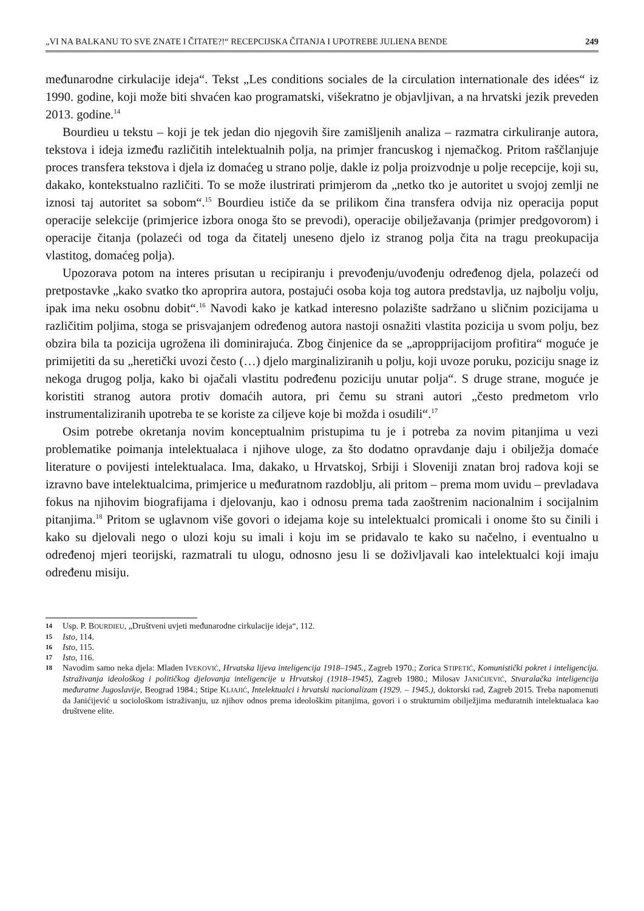„VI NA BALKANU TO SVE ZNATE I ČITATE?!“ RECEPCIJSKA ČITANJA I UPOTREBE JULIENA BENDE 249
međunarodne cirkulacije ideja“. Tekst „Les conditions sociales de la circulation internationale des idées“ iz 1990. godine, koji može biti shvaćen kao programatski, višekratno je objavljivan, a na hrvatski jezik preveden 2013. godine.<sup>14</sup>
Bourdieu u tekstu – koji je tek jedan dio njegovih šire zamišljenih analiza – razmatra cirkuliranje autora, tekstova i ideja između različitih intelektualnih polja, na primjer francuskog i njemačkog. Pritom raščlanjuje proces transfera tekstova i djela iz domaćeg u strano polje, dakle iz polja proizvodnje u polje recepcije, koji su, dakako, kontekstualno različiti. To se može ilustrirati primjerom da „netko tko je autoritet u svojoj zemlji ne iznosi taj autoritet sa sobom“.<sup>15</sup> Bourdieu ističe da se prilikom čina transfera odvija niz operacija poput operacije selekcije (primjerice izbora onoga što se prevodi), operacije obilježavanja (primjer predgovorom) i operacije čitanja (polazeći od toga da čitatelj uneseno djelo iz stranog polja čita na tragu preokupacija vlastitog, domaćeg polja).
Upozorava potom na interes prisutan u recipiranju i prevođenju/uvođenju određenog djela, polazeći od pretpostavke „kako svatko tko aproprira autora, postajući osoba koja tog autora predstavlja, uz najbolju volju, ipak ima neku osobnu dobit“.<sup>16</sup> Navodi kako je katkad interesno polazište sadržano u sličnim pozicijama u različitim poljima, stoga se prisvajanjem određenog autora nastoji osnažiti vlastita pozicija u svom polju, bez obzira bila ta pozicija ugrožena ili dominirajuća. Zbog činjenice da se „apropprijacijom profitira“ moguće je primijetiti da su „heretički uvozi često (…) djelo marginaliziranih u polju, koji uvoze poruku, poziciju snage iz nekoga drugog polja, kako bi ojačali vlastitu podređenu poziciju unutar polja“. S druge strane, moguće je koristiti stranog autora protiv domaćih autora, pri čemu su strani autori „često predmetom vrlo instrumentaliziranih upotreba te se koriste za ciljeve koje bi možda i osudili“.<sup>17</sup>
Osim potrebe okretanja novim konceptualnim pristupima tu je i potreba za novim pitanjima u vezi problematike poimanja intelektualaca i njihove uloge, za što dodatno opravdanje daju i obilježja domaće literature o povijesti intelektualaca. Ima, dakako, u Hrvatskoj, Srbiji i Sloveniji znatan broj radova koji se izravno bave intelektualcima, primjerice u međuratnom razdoblju, ali pritom – prema mom uvidu – prevladava fokus na njihovim biografijama i djelovanju, kao i odnosu prema tada zaoštrenim nacionalnim i socijalnim pitanjima.<sup>18</sup> Pritom se uglavnom više govori o idejama koje su intelektualci promicali i onome što su činili i kako su djelovali nego o ulozi koju su imali i koju im se pridavalo te kako su načelno, i eventualno u određenoj mjeri teorijski, razmatrali tu ulogu, odnosno jesu li se doživljavali kao intelektualci koji imaju određenu misiju.
14 Usp. P. BOURDIEU, „Društveni uvjeti međunarodne cirkulacije ideja“, 112.
15 Isto, 114.
16 Isto, 115.
17 Isto, 116.
18 Navodim samo neka djela: Mladen IVEKOVIĆ, Hrvatska lijeva inteligencija 1918–1945., Zagreb 1970.; Zorica STIPETIĆ, Komunistički pokret i inteligencija. Istraživanja ideološkog i političkog djelovanja inteligencije u Hrvatskoj (1918–1945), Zagreb 1980.; Milosav JANIĆIJEVIĆ, Stvaralačka inteligencija međuratne Jugoslavije, Beograd 1984.; Stipe KLJAJIĆ, Intelektualci i hrvatski nacionalizam (1929. – 1945.), doktorski rad, Zagreb 2015. Treba napomenuti da Janićijević u sociološkom istraživanju, uz njihov odnos prema ideološkim pitanjima, govori i o strukturnim obilježjima međuratnih intelektualaca kao društvene elite.